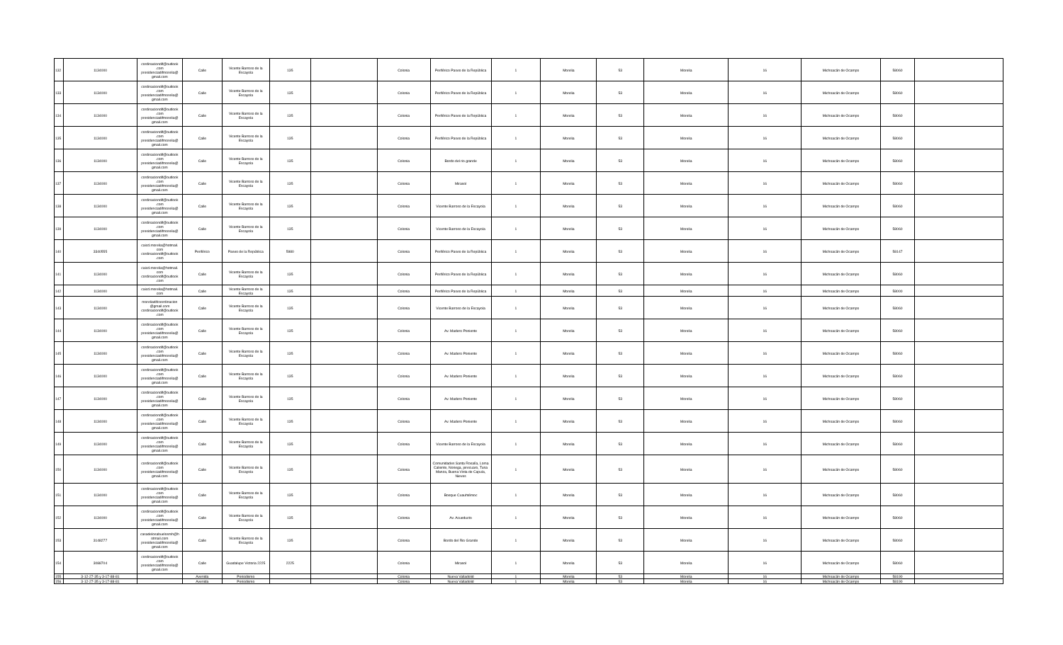| 132 | 1134000 | cordinaciondif@outlook .com presidenciadifmorelia@ gmail.com | Calle | Vicente Barroso de la Escayola | 135 | | Colonia | Periférico Paseo de la República | 1 | Morelia | 53 | Morelia | 16 | Michoacán de Ocampo | 58060 | |
| 133 | 1134000 | cordinaciondif@outlook .com presidenciadifmorelia@ gmail.com | Calle | Vicente Barroso de la Escayola | 135 | | Colonia | Periférico Paseo de la República | 1 | Morelia | 53 | Morelia | 16 | Michoacán de Ocampo | 58060 | |
| 134 | 1134000 | cordinaciondif@outlook .com presidenciadifmorelia@ gmail.com | Calle | Vicente Barroso de la Escayola | 135 | | Colonia | Periférico Paseo de la República | 1 | Morelia | 53 | Morelia | 16 | Michoacán de Ocampo | 58060 | |
| 135 | 1134000 | cordinaciondif@outlook .com presidenciadifmorelia@ gmail.com | Calle | Vicente Barroso de la Escayola | 135 | | Colonia | Periférico Paseo de la República | 1 | Morelia | 53 | Morelia | 16 | Michoacán de Ocampo | 58060 | |
| 136 | 1134000 | cordinaciondif@outlook .com presidenciadifmorelia@ gmail.com | Calle | Vicente Barroso de la Escayola | 135 | | Colonia | Bordo del rio grande | 1 | Morelia | 53 | Morelia | 16 | Michoacán de Ocampo | 58060 | |
| 137 | 1134000 | cordinaciondif@outlook .com presidenciadifmorelia@ gmail.com | Calle | Vicente Barroso de la Escayola | 135 | | Colonia | Mirasol | 1 | Morelia | 53 | Morelia | 16 | Michoacán de Ocampo | 58060 | |
| 138 | 1134000 | cordinaciondif@outlook .com presidenciadifmorelia@ gmail.com | Calle | Vicente Barroso de la Escayola | 135 | | Colonia | Vicente Barroso de la Escayola | 1 | Morelia | 53 | Morelia | 16 | Michoacán de Ocampo | 58060 | |
| 139 | 1134000 | cordinaciondif@outlook .com presidenciadifmorelia@ gmail.com | Calle | Vicente Barroso de la Escayola | 135 | | Colonia | Vicente Barroso de la Escayola | 1 | Morelia | 53 | Morelia | 16 | Michoacán de Ocampo | 58060 | |
| 140 | 3340555 | caicd.morelia@hotmail. com cordinaciondif@outlook .com | Periférico | Paseo de la República | 5980 | | Colonia | Periférico Paseo de la República | 1 | Morelia | 53 | Morelia | 16 | Michoacán de Ocampo | 58147 | |
| 141 | 1134000 | caicd.morelia@hotmail. com cordinaciondif@outlook .com | Calle | Vicente Barroso de la Escayola | 135 | | Colonia | Periférico Paseo de la República | 1 | Morelia | 53 | Morelia | 16 | Michoacán de Ocampo | 58060 | |
| 142 | 1134000 | caicd.morelia@hotmail. com | Calle | Vicente Barroso de la Escayola | 135 | | Colonia | Periférico Paseo de la República | 1 | Morelia | 53 | Morelia | 16 | Michoacán de Ocampo | 58000 | |
| 143 | 1134000 | moreliadifcoordinacion @gmail.com cordinaciondif@outlook .com | Calle | Vicente Barroso de la Escayola | 135 | | Colonia | Vicente Barroso de la Escayola | 1 | Morelia | 53 | Morelia | 16 | Michoacán de Ocampo | 58060 | |
| 144 | 1134000 | cordinaciondif@outlook .com presidenciadifmorelia@ gmail.com | Calle | Vicente Barroso de la Escayola | 135 | | Colonia | Av. Madero Poniente | 1 | Morelia | 53 | Morelia | 16 | Michoacán de Ocampo | 58060 | |
| 145 | 1134000 | cordinaciondif@outlook .com presidenciadifmorelia@ gmail.com | Calle | Vicente Barroso de la Escayola | 135 | | Colonia | Av. Madero Poniente | 1 | Morelia | 53 | Morelia | 16 | Michoacán de Ocampo | 58060 | |
| 146 | 1134000 | cordinaciondif@outlook .com presidenciadifmorelia@ gmail.com | Calle | Vicente Barroso de la Escayola | 135 | | Colonia | Av. Madero Poniente | 1 | Morelia | 53 | Morelia | 16 | Michoacán de Ocampo | 58060 | |
| 147 | 1134000 | cordinaciondif@outlook .com presidenciadifmorelia@ gmail.com | Calle | Vicente Barroso de la Escayola | 135 | | Colonia | Av. Madero Poniente | 1 | Morelia | 53 | Morelia | 16 | Michoacán de Ocampo | 58060 | |
| 148 | 1134000 | cordinaciondif@outlook .com presidenciadifmorelia@ gmail.com | Calle | Vicente Barroso de la Escayola | 135 | | Colonia | Av. Madero Poniente | 1 | Morelia | 53 | Morelia | 16 | Michoacán de Ocampo | 58060 | |
| 149 | 1134000 | cordinaciondif@outlook .com presidenciadifmorelia@ gmail.com | Calle | Vicente Barroso de la Escayola | 135 | | Colonia | Vicente Barroso de la Escayola | 1 | Morelia | 53 | Morelia | 16 | Michoacán de Ocampo | 58060 | |
| 150 | 1134000 | cordinaciondif@outlook .com presidenciadifmorelia@ gmail.com | Calle | Vicente Barroso de la Escayola | 135 | | Colonia | Comunidades Santa Rosalía, Loma Caliente, Noriega, jerecuaro, Tuna Manza, Buena Vista de Capula, Nieves | 1 | Morelia | 53 | Morelia | 16 | Michoacán de Ocampo | 58060 | |
| 151 | 1134000 | cordinaciondif@outlook .com presidenciadifmorelia@ gmail.com | Calle | Vicente Barroso de la Escayola | 135 | | Colonia | Bosque Cuauhtémoc | 1 | Morelia | 53 | Morelia | 16 | Michoacán de Ocampo | 58060 | |
| 152 | 1134000 | cordinaciondif@outlook .com presidenciadifmorelia@ gmail.com | Calle | Vicente Barroso de la Escayola | 135 | | Colonia | Av. Acueducto | 1 | Morelia | 53 | Morelia | 16 | Michoacán de Ocampo | 58060 | |
| 153 | 3148277 | casadelosabuelosmh@h otmail.com presidenciadifmorelia@ gmail.com | Calle | Vicente Barroso de la Escayola | 135 | | Colonia | Bordo del Rio Grande | 1 | Morelia | 53 | Morelia | 16 | Michoacán de Ocampo | 58060 | |
| 154 | 3088704 | cordinaciondif@outlook .com presidenciadifmorelia@ gmail.com | Calle | Guadalupe Victoria 2225 | 2225 | | Colonia | Mirasol | 1 | Morelia | 53 | Morelia | 16 | Michoacán de Ocampo | 58060 | |
| 155 | 3-12-27-35 y 3-17-88-81 | | Avenida | Periodismo | | | Colonia | Nueva Valladolid | 1 | Morelia | 53 | Morelia | 16 | Michoacán de Ocampo | 58190 | |
| 156 | 3-12-27-35 y 3-17-88-81 | | Avenida | Periodismo | | | Colonia | Nueva Valladolid | 1 | Morelia | 53 | Morelia | 16 | Michoacán de Ocampo | 58190 | |